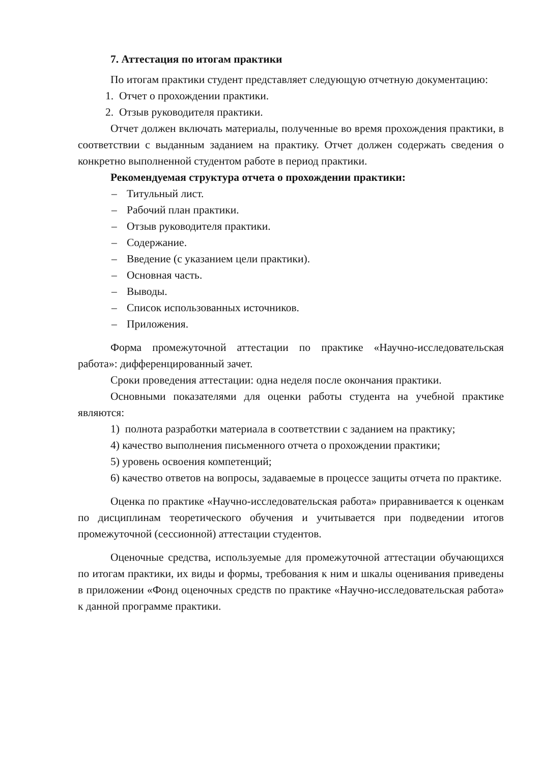7. Аттестация по итогам практики
По итогам практики студент представляет следующую отчетную документацию:
1. Отчет о прохождении практики.
2. Отзыв руководителя практики.
Отчет должен включать материалы, полученные во время прохождения практики, в соответствии с выданным заданием на практику. Отчет должен содержать сведения о конкретно выполненной студентом работе в период практики.
Рекомендуемая структура отчета о прохождении практики:
– Титульный лист.
– Рабочий план практики.
– Отзыв руководителя практики.
– Содержание.
– Введение (с указанием цели практики).
– Основная часть.
– Выводы.
– Список использованных источников.
– Приложения.
Форма промежуточной аттестации по практике «Научно-исследовательская работа»: дифференцированный зачет.
Сроки проведения аттестации: одна неделя после окончания практики.
Основными показателями для оценки работы студента на учебной практике являются:
1) полнота разработки материала в соответствии с заданием на практику;
4) качество выполнения письменного отчета о прохождении практики;
5) уровень освоения компетенций;
6) качество ответов на вопросы, задаваемые в процессе защиты отчета по практике.
Оценка по практике «Научно-исследовательская работа» приравнивается к оценкам по дисциплинам теоретического обучения и учитывается при подведении итогов промежуточной (сессионной) аттестации студентов.
Оценочные средства, используемые для промежуточной аттестации обучающихся по итогам практики, их виды и формы, требования к ним и шкалы оценивания приведены в приложении «Фонд оценочных средств по практике «Научно-исследовательская работа» к данной программе практики.